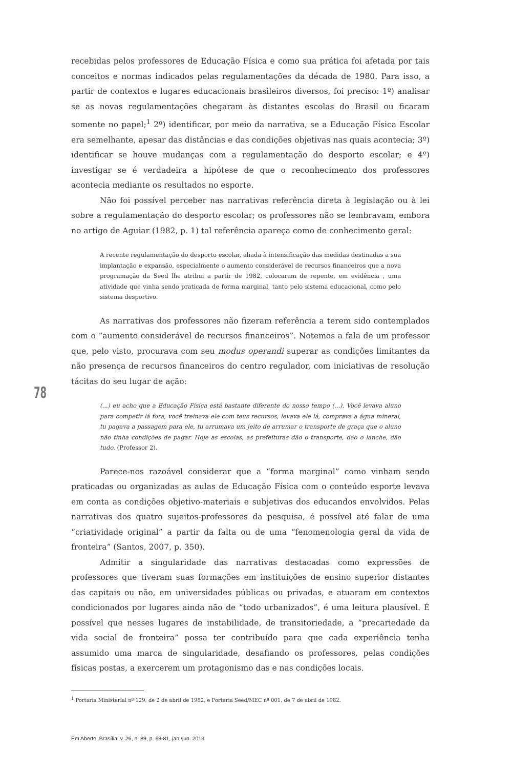recebidas pelos professores de Educação Física e como sua prática foi afetada por tais conceitos e normas indicados pelas regulamentações da década de 1980. Para isso, a partir de contextos e lugares educacionais brasileiros diversos, foi preciso: 1º) analisar se as novas regulamentações chegaram às distantes escolas do Brasil ou ficaram somente no papel;<sup>1</sup> 2º) identificar, por meio da narrativa, se a Educação Física Escolar era semelhante, apesar das distâncias e das condições objetivas nas quais acontecia; 3º) identificar se houve mudanças com a regulamentação do desporto escolar; e 4º) investigar se é verdadeira a hipótese de que o reconhecimento dos professores acontecia mediante os resultados no esporte.
Não foi possível perceber nas narrativas referência direta à legislação ou à lei sobre a regulamentação do desporto escolar; os professores não se lembravam, embora no artigo de Aguiar (1982, p. 1) tal referência apareça como de conhecimento geral:
A recente regulamentação do desporto escolar, aliada à intensificação das medidas destinadas a sua implantação e expansão, especialmente o aumento considerável de recursos financeiros que a nova programação da Seed lhe atribui a partir de 1982, colocaram de repente, em evidência , uma atividade que vinha sendo praticada de forma marginal, tanto pelo sistema educacional, como pelo sistema desportivo.
As narrativas dos professores não fizeram referência a terem sido contemplados com o “aumento considerável de recursos financeiros”. Notemos a fala de um professor que, pelo visto, procurava com seu modus operandi superar as condições limitantes da não presença de recursos financeiros do centro regulador, com iniciativas de resolução tácitas do seu lugar de ação:
(...) eu acho que a Educação Física está bastante diferente do nosso tempo (...). Você levava aluno para competir lá fora, você treinava ele com teus recursos, levava ele lá, comprava a água mineral, tu pagava a passagem para ele, tu arrumava um jeito de arrumar o transporte de graça que o aluno não tinha condições de pagar. Hoje as escolas, as prefeituras dão o transporte, dão o lanche, dão tudo. (Professor 2).
Parece-nos razoável considerar que a “forma marginal” como vinham sendo praticadas ou organizadas as aulas de Educação Física com o conteúdo esporte levava em conta as condições objetivo-materiais e subjetivas dos educandos envolvidos. Pelas narrativas dos quatro sujeitos-professores da pesquisa, é possível até falar de uma “criatividade original” a partir da falta ou de uma “fenomenologia geral da vida de fronteira” (Santos, 2007, p. 350).
Admitir a singularidade das narrativas destacadas como expressões de professores que tiveram suas formações em instituições de ensino superior distantes das capitais ou não, em universidades públicas ou privadas, e atuaram em contextos condicionados por lugares ainda não de “todo urbanizados”, é uma leitura plausível. É possível que nesses lugares de instabilidade, de transitoriedade, a “precariedade da vida social de fronteira” possa ter contribuído para que cada experiência tenha assumido uma marca de singularidade, desafiando os professores, pelas condições físicas postas, a exercerem um protagonismo das e nas condições locais.
<sup>1</sup> Portaria Ministerial nº 129, de 2 de abril de 1982, e Portaria Seed/MEC nº 001, de 7 de abril de 1982.
78
Em Aberto, Brasília, v. 26, n. 89, p. 69-81, jan./jun. 2013